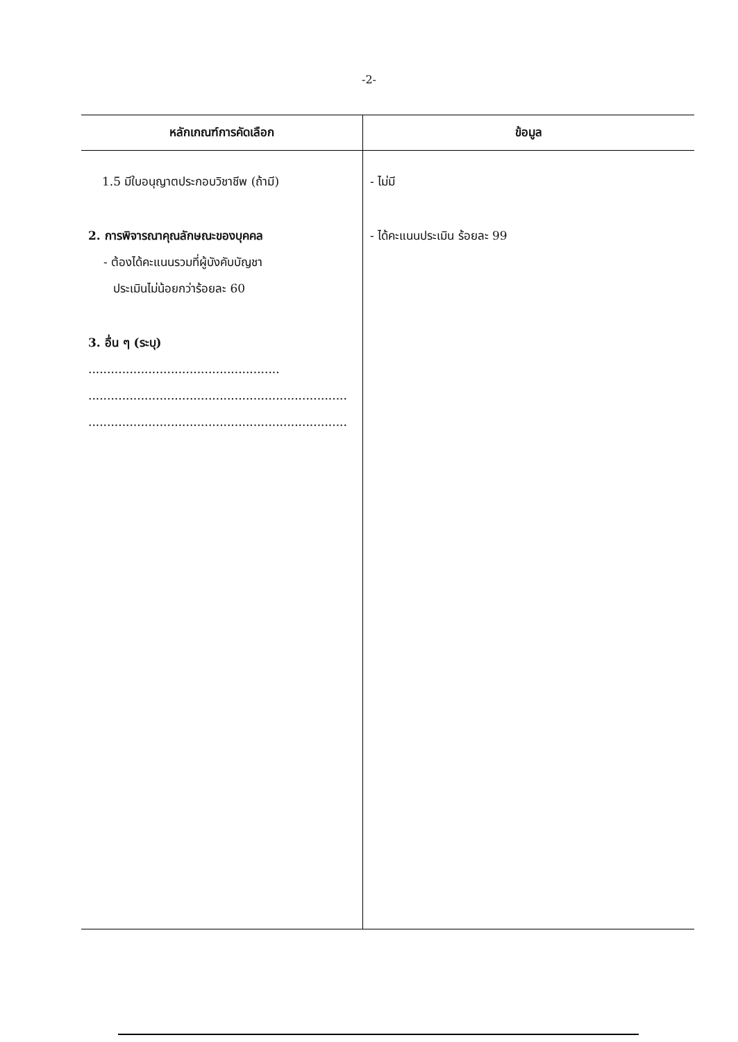-2-
| หลักเกณฑ์การคัดเลือก | ข้อมูล |
| --- | --- |
| 1.5 มีใบอนุญาตประกอบวิชาชีพ (ถ้ามี) 2. การพิจารณาคุณลักษณะของบุคคล - ต้องได้คะแนนรวมที่ผู้บังคับบัญชา ประเมินไม่น้อยกว่าร้อยละ 60 3. อื่น ๆ (ระบุ) ................................................... ..................................................................... ..................................................................... | - ไม่มี - ได้คะแนนประเมิน ร้อยละ 99 |